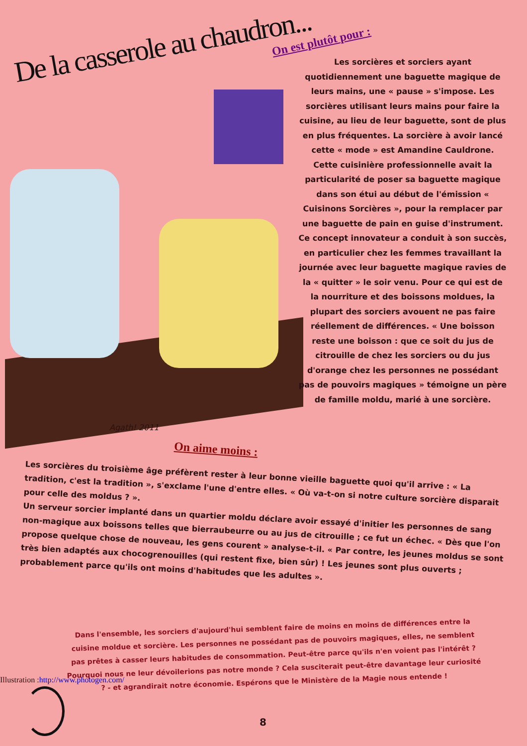De la casserole au chaudron...
Agath! 2011
On est plutôt pour :
Les sorcières et sorciers ayant quotidiennement une baguette magique de leurs mains, une « pause » s'impose. Les sorcières utilisant leurs mains pour faire la cuisine, au lieu de leur baguette, sont de plus en plus fréquentes. La sorcière à avoir lancé cette « mode » est Amandine Cauldrone. Cette cuisinière professionnelle avait la particularité de poser sa baguette magique dans son étui au début de l'émission « Cuisinons Sorcières », pour la remplacer par une baguette de pain en guise d'instrument. Ce concept innovateur a conduit à son succès, en particulier chez les femmes travaillant la journée avec leur baguette magique ravies de la « quitter » le soir venu. Pour ce qui est de la nourriture et des boissons moldues, la plupart des sorciers avouent ne pas faire réellement de différences. « Une boisson reste une boisson : que ce soit du jus de citrouille de chez les sorciers ou du jus d'orange chez les personnes ne possédant pas de pouvoirs magiques » témoigne un père de famille moldu, marié à une sorcière.
On aime moins :
Les sorcières du troisième âge préfèrent rester à leur bonne vieille baguette quoi qu'il arrive : « La tradition, c'est la tradition », s'exclame l'une d'entre elles. « Où va-t-on si notre culture sorcière disparait pour celle des moldus ? ».
Un serveur sorcier implanté dans un quartier moldu déclare avoir essayé d'initier les personnes de sang non-magique aux boissons telles que bierraubeurre ou au jus de citrouille ; ce fut un échec. « Dès que l'on propose quelque chose de nouveau, les gens courent » analyse-t-il. « Par contre, les jeunes moldus se sont très bien adaptés aux chocogrenouilles (qui restent fixe, bien sûr) ! Les jeunes sont plus ouverts ; probablement parce qu'ils ont moins d'habitudes que les adultes ».
Dans l'ensemble, les sorciers d'aujourd'hui semblent faire de moins en moins de différences entre la cuisine moldue et sorcière. Les personnes ne possédant pas de pouvoirs magiques, elles, ne semblent pas prêtes à casser leurs habitudes de consommation. Peut-être parce qu'ils n'en voient pas l'intérêt ? Pourquoi nous ne leur dévoilerions pas notre monde ? Cela susciterait peut-être davantage leur curiosité ? - et agrandirait notre économie. Espérons que le Ministère de la Magie nous entende !
Illustration :http://www.photogen.com/
8